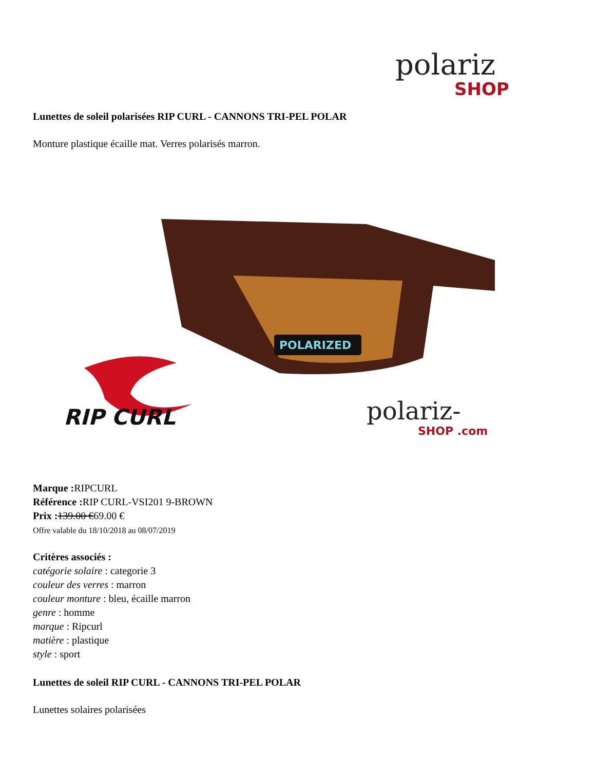polariz
SHOP
Lunettes de soleil polarisées RIP CURL - CANNONS TRI-PEL POLAR
Monture plastique écaille mat. Verres polarisés marron.
POLARIZED
RIP CURL
polariz-
SHOP .com
Marque : RIPCURL
Référence : RIP CURL-VSI201 9-BROWN
Prix : 139.00 €69.00 €
Offre valable du 18/10/2018 au 08/07/2019
Critères associés :
catégorie solaire : categorie 3
couleur des verres : marron
couleur monture : bleu, écaille marron
genre : homme
marque : Ripcurl
matière : plastique
style : sport
Lunettes de soleil RIP CURL - CANNONS TRI-PEL POLAR
Lunettes solaires polarisées